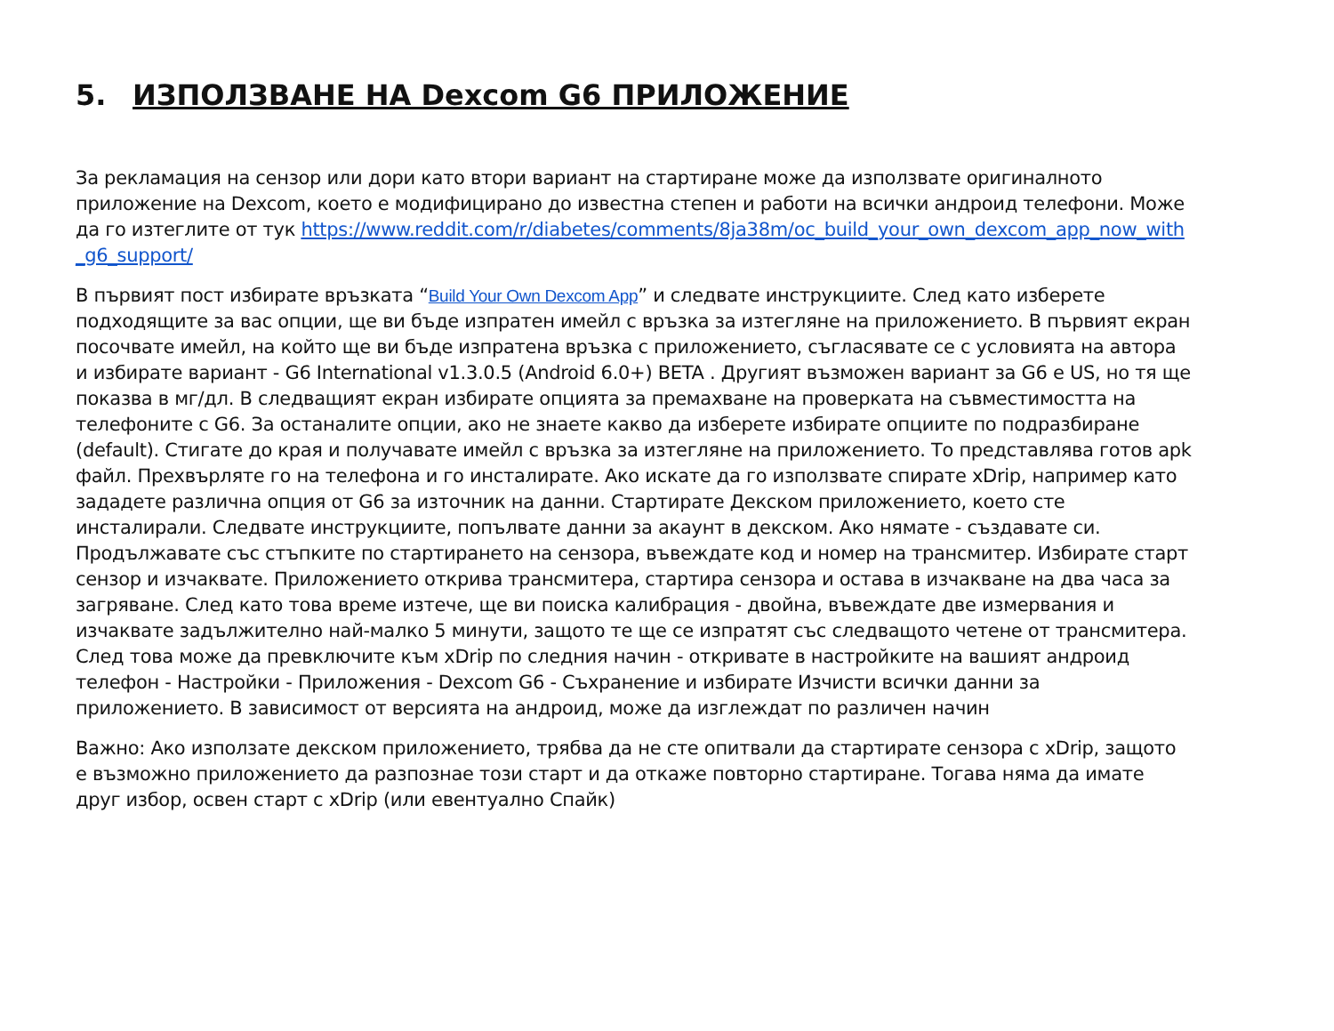5. ИЗПОЛЗВАНЕ НА Dexcom G6 ПРИЛОЖЕНИЕ
За рекламация на сензор или дори като втори вариант на стартиране може да използвате оригиналното приложение на Dexcom, което е модифицирано до известна степен и работи на всички андроид телефони. Може да го изтеглите от тук https://www.reddit.com/r/diabetes/comments/8ja38m/oc_build_your_own_dexcom_app_now_with_g6_support/
В първият пост избирате връзката “Build Your Own Dexcom App” и следвате инструкциите. След като изберете подходящите за вас опции, ще ви бъде изпратен имейл с връзка за изтегляне на приложението. В първият екран посочвате имейл, на който ще ви бъде изпратена връзка с приложението, съгласявате се с условията на автора и избирате вариант - G6 International v1.3.0.5 (Android 6.0+) BETA . Другият възможен вариант за G6 е US, но тя ще показва в мг/дл. В следващият екран избирате опцията за премахване на проверката на съвместимостта на телефоните с G6. За останалите опции, ако не знаете какво да изберете избирате опциите по подразбиране (default). Стигате до края и получавате имейл с връзка за изтегляне на приложението. То представлява готов apk файл. Прехвърляте го на телефона и го инсталирате. Ако искате да го използвате спирате xDrip, например като зададете различна опция от G6 за източник на данни. Стартирате Декском приложението, което сте инсталирали. Следвате инструкциите, попълвате данни за акаунт в декском. Ако нямате - създавате си. Продължавате със стъпките по стартирането на сензора, въвеждате код и номер на трансмитер. Избирате старт сензор и изчаквате. Приложението открива трансмитера, стартира сензора и остава в изчакване на два часа за загряване. След като това време изтече, ще ви поиска калибрация - двойна, въвеждате две измервания и изчаквате задължително най-малко 5 минути, защото те ще се изпратят със следващото четене от трансмитера. След това може да превключите към xDrip по следния начин - откривате в настройките на вашият андроид телефон - Настройки - Приложения - Dexcom G6 - Съхранение и избирате Изчисти всички данни за приложението. В зависимост от версията на андроид, може да изглеждат по различен начин
Важно: Ако използате декском приложението, трябва да не сте опитвали да стартирате сензора с xDrip, защото е възможно приложението да разпознае този старт и да откаже повторно стартиране. Тогава няма да имате друг избор, освен старт с xDrip (или евентуално Спайк)